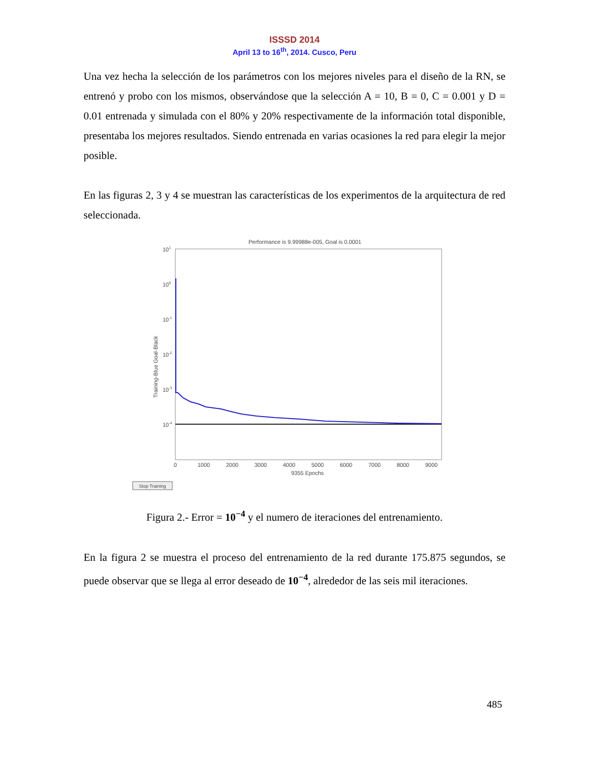ISSSD 2014
April 13 to 16<sup>th</sup>, 2014. Cusco, Peru
Una vez hecha la selección de los parámetros con los mejores niveles para el diseño de la RN, se entrenó y probo con los mismos, observándose que la selección A = 10, B = 0, C = 0.001 y D = 0.01 entrenada y simulada con el 80% y 20% respectivamente de la información total disponible, presentaba los mejores resultados. Siendo entrenada en varias ocasiones la red para elegir la mejor posible.
En las figuras 2, 3 y 4 se muestran las características de los experimentos de la arquitectura de red seleccionada.
Performance is 9.99988e-005, Goal is 0.0001
101
100
10-1
10-2
10-3
10-4
Training-Blue Goal-Black
0
1000
2000
3000
4000
5000
6000
7000
8000
9000
9355 Epochs
Stop Training
Figura 2.- Error = 10<sup>−4</sup> y el numero de iteraciones del entrenamiento.
En la figura 2 se muestra el proceso del entrenamiento de la red durante 175.875 segundos, se puede observar que se llega al error deseado de 10<sup>−4</sup>, alrededor de las seis mil iteraciones.
485